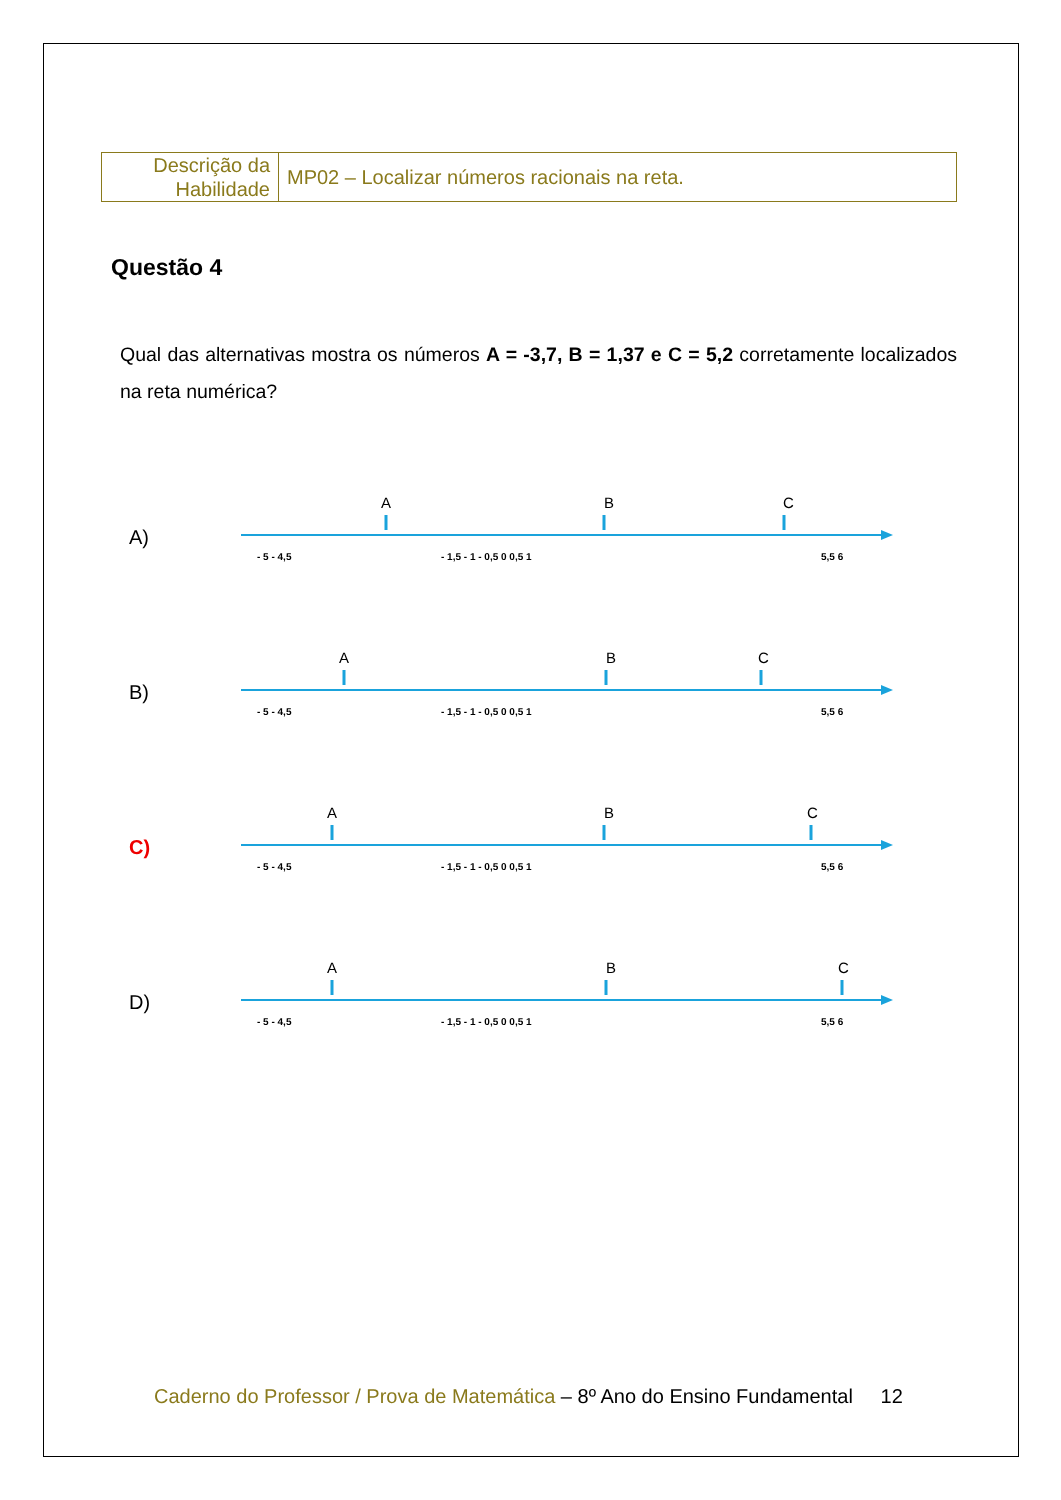| Descrição da Habilidade | MP02 – Localizar números racionais na reta. |
Questão 4
Qual das alternativas mostra os números A = -3,7, B = 1,37 e C = 5,2 corretamente localizados na reta numérica?
A)
- 5 - 4,5
- 1,5 - 1 - 0,5 0 0,5 1
5,5 6
A
B
C
B)
- 5 - 4,5
- 1,5 - 1 - 0,5 0 0,5 1
5,5 6
A
B
C
C)
- 5 - 4,5
- 1,5 - 1 - 0,5 0 0,5 1
5,5 6
A
B
C
D)
- 5 - 4,5
- 1,5 - 1 - 0,5 0 0,5 1
5,5 6
A
B
C
Caderno do Professor / Prova de Matemática – 8º Ano do Ensino Fundamental 12